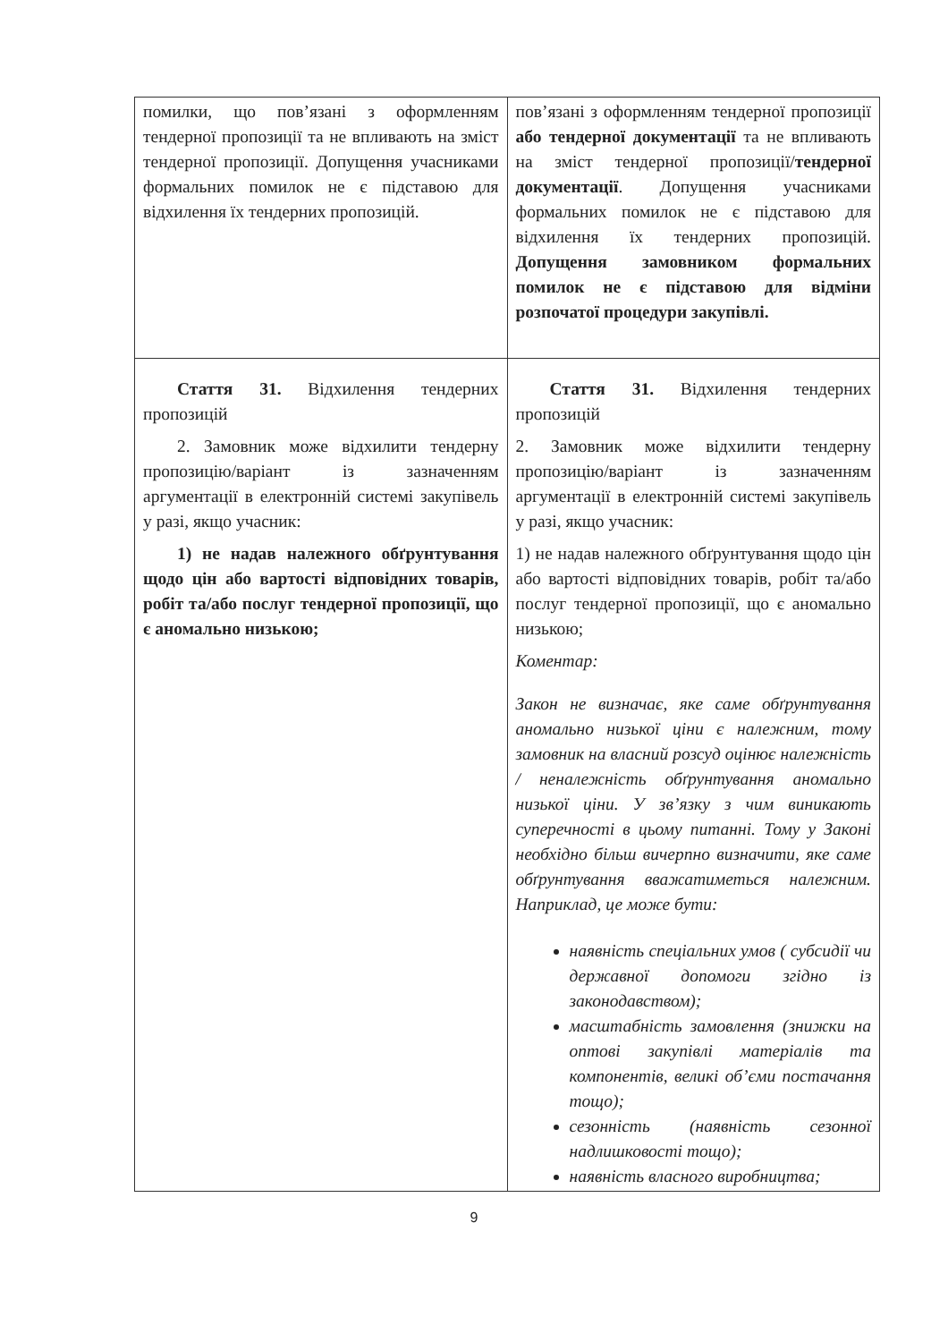| помилки, що пов’язані з оформленням тендерної пропозиції та не впливають на зміст тендерної пропозиції. Допущення учасниками формальних помилок не є підставою для відхилення їх тендерних пропозицій. | пов’язані з оформленням тендерної пропозиції або тендерної документації та не впливають на зміст тендерної пропозиції/ тендерної документації . Допущення учасниками формальних помилок не є підставою для відхилення їх тендерних пропозицій. Допущення замовником формальних помилок не є підставою для відміни розпочатої процедури закупівлі. |
| Стаття 31. Відхилення тендерних пропозицій 2. Замовник може відхилити тендерну пропозицію/варіант із зазначенням аргументації в електронній системі закупівель у разі, якщо учасник: 1) не надав належного обґрунтування щодо цін або вартості відповідних товарів, робіт та/або послуг тендерної пропозиції, що є аномально низькою; | Стаття 31. Відхилення тендерних пропозицій 2. Замовник може відхилити тендерну пропозицію/варіант із зазначенням аргументації в електронній системі закупівель у разі, якщо учасник: 1) не надав належного обґрунтування щодо цін або вартості відповідних товарів, робіт та/або послуг тендерної пропозиції, що є аномально низькою; Коментар: Закон не визначає, яке саме обґрунтування аномально низької ціни є належним, тому замовник на власний розсуд оцінює належність / неналежність обґрунтування аномально низької ціни. У зв’язку з чим виникають суперечності в цьому питанні. Тому у Законі необхідно більш вичерпно визначити, яке саме обґрунтування вважатиметься належним. Наприклад, це може бути: наявність спеціальних умов ( субсидії чи державної допомоги згідно із законодавством); масштабність замовлення (знижки на оптові закупівлі матеріалів та компонентів, великі об’єми постачання тощо); сезонність (наявність сезонної надлишковості тощо); наявність власного виробництва; |
9